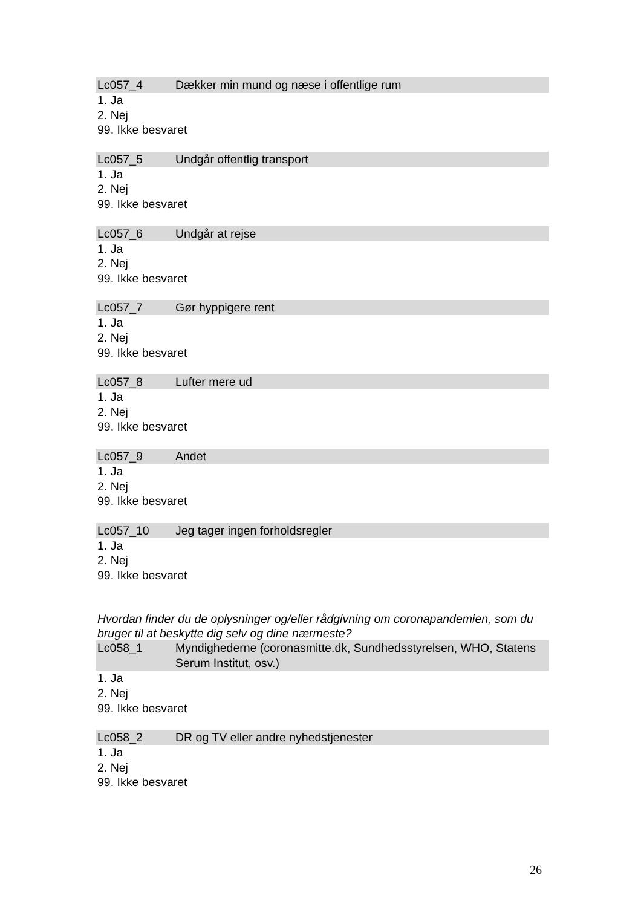Lc057_4 Dækker min mund og næse i offentlige rum
1. Ja
2. Nej
99. Ikke besvaret
Lc057_5 Undgår offentlig transport
1. Ja
2. Nej
99. Ikke besvaret
Lc057_6 Undgår at rejse
1. Ja
2. Nej
99. Ikke besvaret
Lc057_7 Gør hyppigere rent
1. Ja
2. Nej
99. Ikke besvaret
Lc057_8 Lufter mere ud
1. Ja
2. Nej
99. Ikke besvaret
Lc057_9 Andet
1. Ja
2. Nej
99. Ikke besvaret
Lc057_10 Jeg tager ingen forholdsregler
1. Ja
2. Nej
99. Ikke besvaret
Hvordan finder du de oplysninger og/eller rådgivning om coronapandemien, som du bruger til at beskytte dig selv og dine nærmeste?
Lc058_1 Myndighederne (coronasmitte.dk, Sundhedsstyrelsen, WHO, Statens Serum Institut, osv.)
1. Ja
2. Nej
99. Ikke besvaret
Lc058_2 DR og TV eller andre nyhedstjenester
1. Ja
2. Nej
99. Ikke besvaret
26